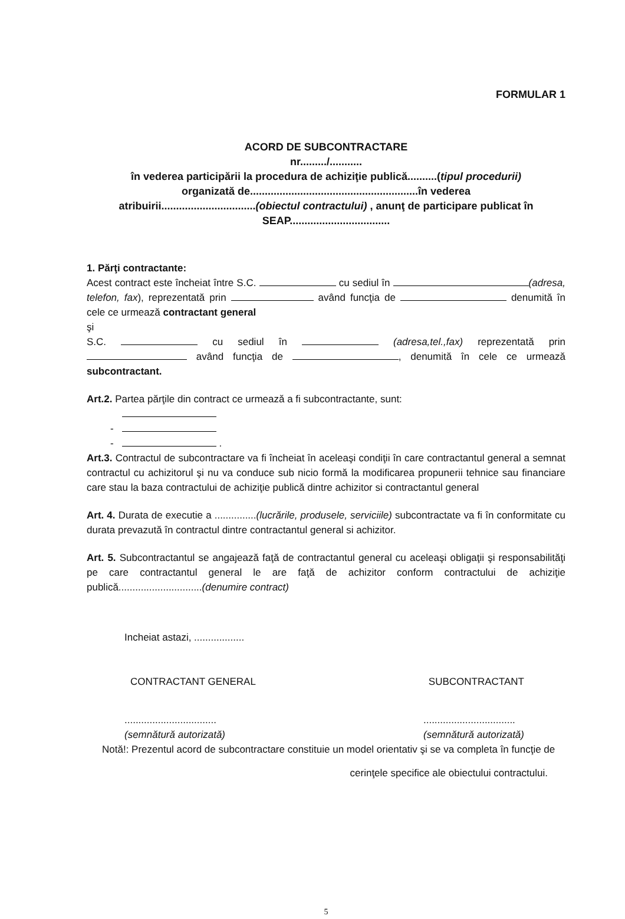FORMULAR 1
ACORD DE SUBCONTRACTARE
nr........./...........
în vederea participării la procedura de achiziţie publică..........(tipul procedurii)
organizată de.........................................................în vederea
atribuirii................................(obiectul contractului) , anunţ de participare publicat în
SEAP..................................
1. Părţi contractante:
Acest contract este încheiat între S.C. cu sediul în (adresa, telefon, fax), reprezentată prin având funcţia de denumită în cele ce urmează contractant general
şi
S.C. cu sediul în (adresa,tel.,fax) reprezentată prin având funcţia de , denumită în cele ce urmează subcontractant.
Art.2. Partea părţile din contract ce urmează a fi subcontractante, sunt:
-
- .
Art.3. Contractul de subcontractare va fi încheiat în aceleaşi condiţii în care contractantul general a semnat contractul cu achizitorul şi nu va conduce sub nicio formă la modificarea propunerii tehnice sau financiare care stau la baza contractului de achiziţie publică dintre achizitor si contractantul general
Art. 4. Durata de executie a ...............(lucrările, produsele, serviciile) subcontractate va fi în conformitate cu durata prevazută în contractul dintre contractantul general si achizitor.
Art. 5. Subcontractantul se angajează faţă de contractantul general cu aceleaşi obligaţii şi responsabilităţi pe care contractantul general le are faţă de achizitor conform contractului de achiziţie publică..............................(denumire contract)
Incheiat astazi, ..................
CONTRACTANT GENERAL SUBCONTRACTANT
.................................
(semnătură autorizată)
.................................
(semnătură autorizată)
Notă!: Prezentul acord de subcontractare constituie un model orientativ şi se va completa în funcţie de
cerinţele specifice ale obiectului contractului.
5